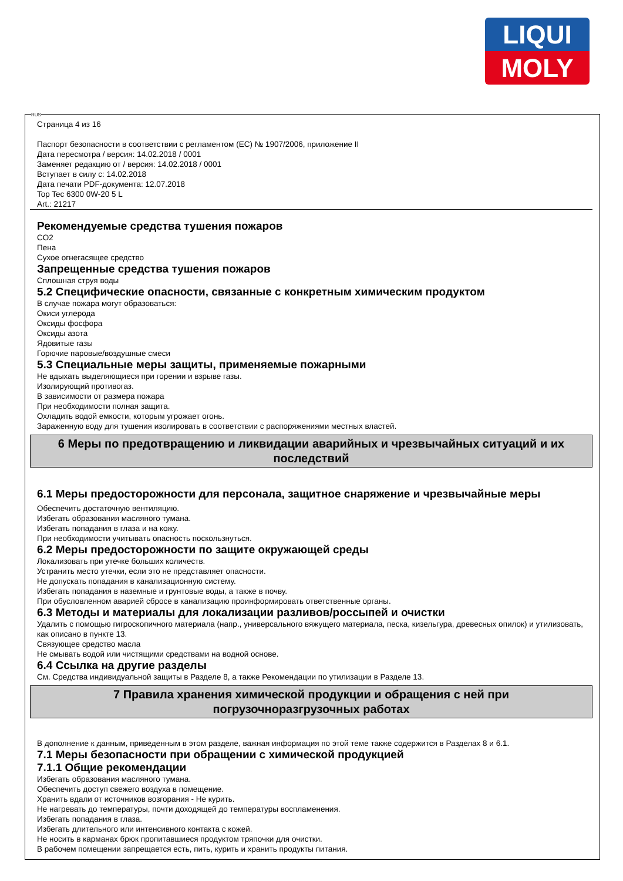LIQUI
MOLY
RUS
Страница 4 из 16
Паспорт безопасности в соответствии с регламентом (ЕС) № 1907/2006, приложение II
Дата пересмотра / версия: 14.02.2018 / 0001
Заменяет редакцию от / версия: 14.02.2018 / 0001
Вступает в силу с: 14.02.2018
Дата печати PDF-документа: 12.07.2018
Top Tec 6300 0W-20 5 L
Art.: 21217
Рекомендуемые средства тушения пожаров
CO2
Пена
Сухое огнегасящее средство
Запрещенные средства тушения пожаров
Сплошная струя воды
5.2 Специфические опасности, связанные с конкретным химическим продуктом
В случае пожара могут образоваться:
Окиси углерода
Оксиды фосфора
Оксиды азота
Ядовитые газы
Горючие паровые/воздушные смеси
5.3 Специальные меры защиты, применяемые пожарными
Не вдыхать выделяющиеся при горении и взрыве газы.
Изолирующий противогаз.
В зависимости от размера пожара
При необходимости полная защита.
Охладить водой емкости, которым угрожает огонь.
Зараженную воду для тушения изолировать в соответствии с распоряжениями местных властей.
6 Меры по предотвращению и ликвидации аварийных и чрезвычайных ситуаций и их последствий
6.1 Меры предосторожности для персонала, защитное снаряжение и чрезвычайные меры
Обеспечить достаточную вентиляцию.
Избегать образования масляного тумана.
Избегать попадания в глаза и на кожу.
При необходимости учитывать опасность поскользнуться.
6.2 Меры предосторожности по защите окружающей среды
Локализовать при утечке больших количеств.
Устранить место утечки, если это не представляет опасности.
Не допускать попадания в канализационную систему.
Избегать попадания в наземные и грунтовые воды, а также в почву.
При обусловленном аварией сбросе в канализацию проинформировать ответственные органы.
6.3 Методы и материалы для локализации разливов/россыпей и очистки
Удалить с помощью гигроскопичного материала (напр., универсального вяжущего материала, песка, кизельгура, древесных опилок) и утилизовать, как описано в пункте 13.
Связующее средство масла
Не смывать водой или чистящими средствами на водной основе.
6.4 Ссылка на другие разделы
См. Средства индивидуальной защиты в Разделе 8, а также Рекомендации по утилизации в Разделе 13.
7 Правила хранения химической продукции и обращения с ней при
погрузочноразгрузочных работах
В дополнение к данным, приведенным в этом разделе, важная информация по этой теме также содержится в Разделах 8 и 6.1.
7.1 Меры безопасности при обращении с химической продукцией
7.1.1 Общие рекомендации
Избегать образования масляного тумана.
Обеспечить доступ свежего воздуха в помещение.
Хранить вдали от источников возгорания - Не курить.
Не нагревать до температуры, почти доходящей до температуры воспламенения.
Избегать попадания в глаза.
Избегать длительного или интенсивного контакта с кожей.
Не носить в карманах брюк пропитавшиеся продуктом тряпочки для очистки.
В рабочем помещении запрещается есть, пить, курить и хранить продукты питания.